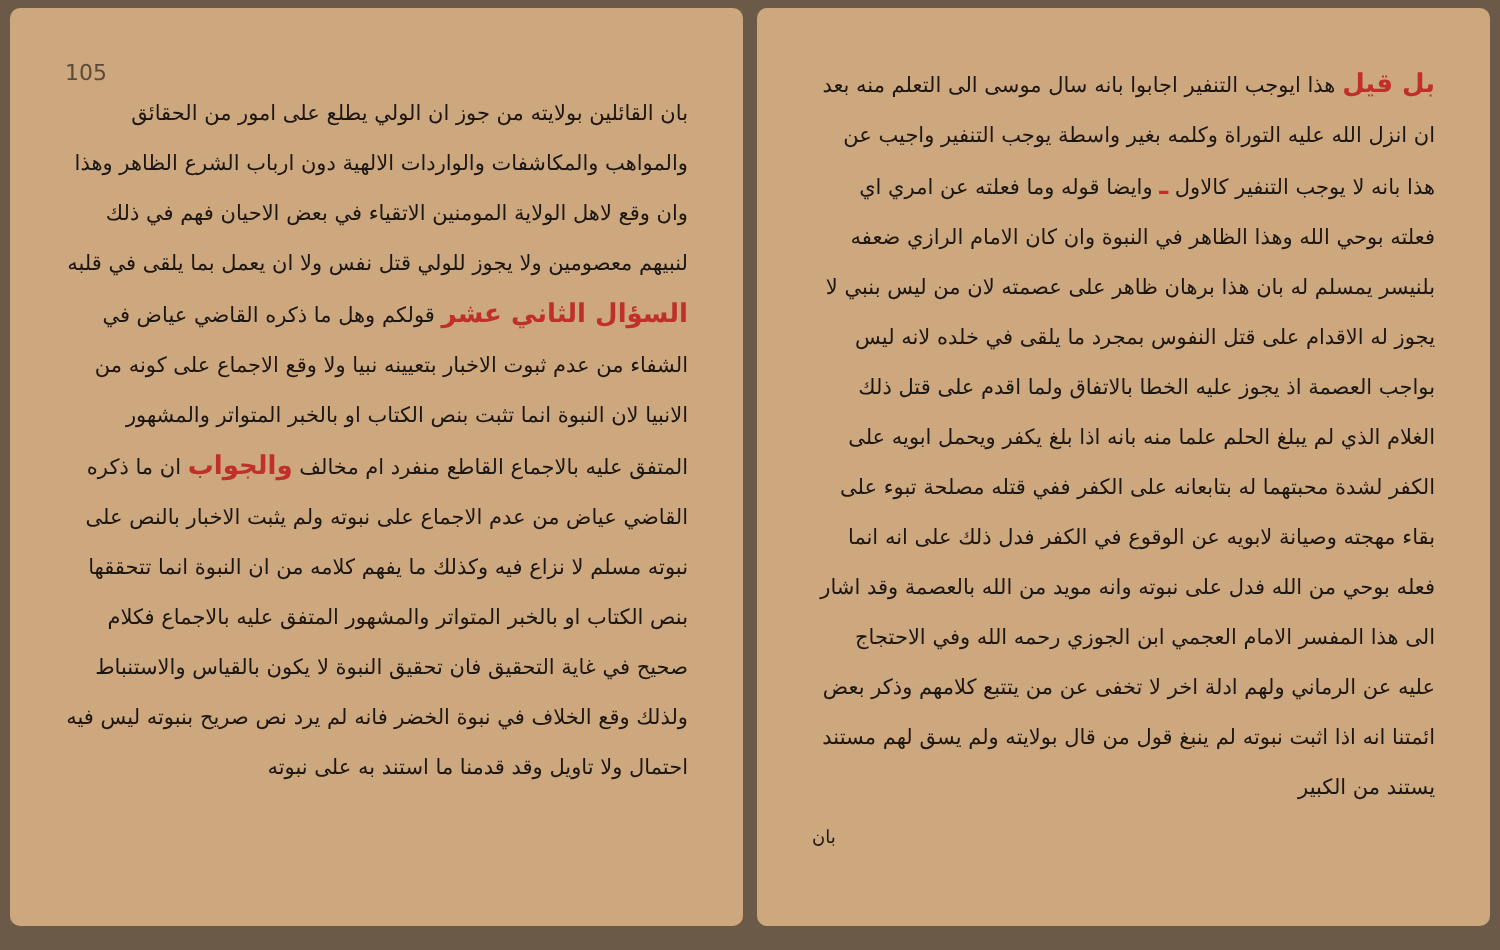بل قيل هذا ايوجب التنفير اجابوا بانه سال موسى الى التعلم منه بعد ان انزل الله عليه التوراة وكلمه بغير واسطة يوجب التنفير واجيب عن هذا بانه لا يوجب التنفير كالاول ـ وايضا قوله وما فعلته عن امري اي فعلته بوحي الله وهذا الظاهر في النبوة وان كان الامام الرازي ضعفه بلنيسر يمسلم له بان هذا برهان ظاهر على عصمته لان من ليس بنبي لا يجوز له الاقدام على قتل النفوس بمجرد ما يلقى في خلده لانه ليس بواجب العصمة اذ يجوز عليه الخطا بالاتفاق ولما اقدم على قتل ذلك الغلام الذي لم يبلغ الحلم علما منه بانه اذا بلغ يكفر ويحمل ابويه على الكفر لشدة محبتهما له بتابعانه على الكفر ففي قتله مصلحة تبوء على بقاء مهجته وصيانة لابويه عن الوقوع في الكفر فدل ذلك على انه انما فعله بوحي من الله فدل على نبوته وانه مويد من الله بالعصمة وقد اشار الى هذا المفسر الامام العجمي ابن الجوزي رحمه الله وفي الاحتجاج عليه عن الرماني ولهم ادلة اخر لا تخفى عن من يتتبع كلامهم وذكر بعض ائمتنا انه اذا اثبت نبوته لم ينبغ قول من قال بولايته ولم يسق لهم مستند يستند من الكبير
بان
105
بان القائلين بولايته من جوز ان الولي يطلع على امور من الحقائق والمواهب والمكاشفات والواردات الالهية دون ارباب الشرع الظاهر وهذا وان وقع لاهل الولاية المومنين الاتقياء في بعض الاحيان فهم في ذلك لنبيهم معصومين ولا يجوز للولي قتل نفس ولا ان يعمل بما يلقى في قلبه السؤال الثاني عشر قولكم وهل ما ذكره القاضي عياض في الشفاء من عدم ثبوت الاخبار بتعيينه نبيا ولا وقع الاجماع على كونه من الانبيا لان النبوة انما تثبت بنص الكتاب او بالخبر المتواتر والمشهور المتفق عليه بالاجماع القاطع منفرد ام مخالف والجواب ان ما ذكره القاضي عياض من عدم الاجماع على نبوته ولم يثبت الاخبار بالنص على نبوته مسلم لا نزاع فيه وكذلك ما يفهم كلامه من ان النبوة انما تتحققها بنص الكتاب او بالخبر المتواتر والمشهور المتفق عليه بالاجماع فكلام صحيح في غاية التحقيق فان تحقيق النبوة لا يكون بالقياس والاستنباط ولذلك وقع الخلاف في نبوة الخضر فانه لم يرد نص صريح بنبوته ليس فيه احتمال ولا تاويل وقد قدمنا ما استند به على نبوته